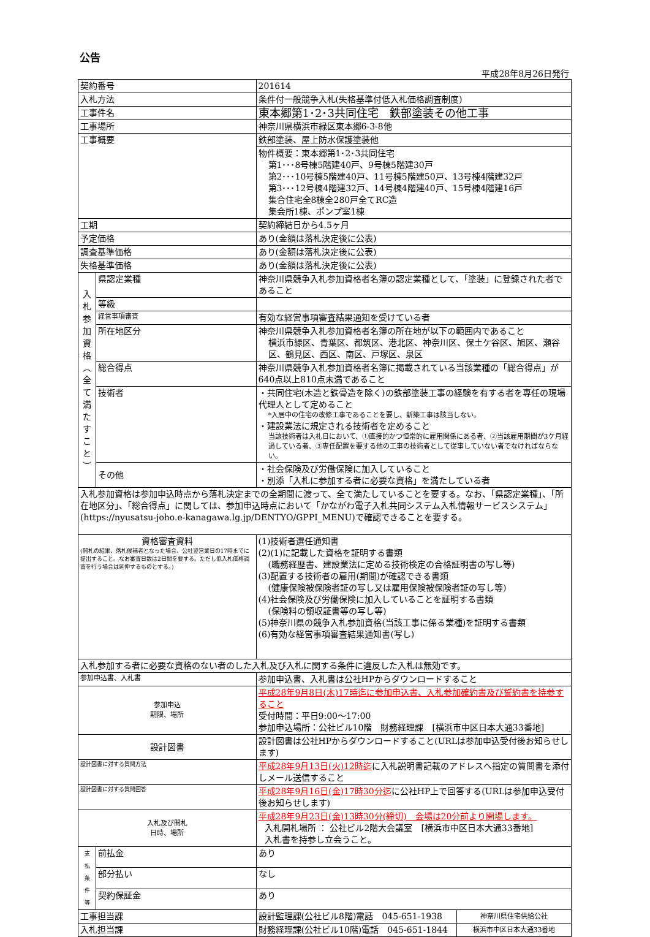公告
平成28年8月26日発行
| 契約番号 | | 201614 | |
| 入札方法 | | 条件付一般競争入札(失格基準付低入札価格調査制度) | |
| 工事件名 | | 東本郷第1･2･3共同住宅 鉄部塗装その他工事 | |
| 工事場所 | | 神奈川県横浜市緑区東本郷6-3-8他 | |
| 工事概要 | | 鉄部塗装、屋上防水保護塗装他 | |
| | | 物件概要：東本郷第1･2･3共同住宅 第1･･･8号棟5階建40戸、9号棟5階建30戸 第2･･･10号棟5階建40戸、11号棟5階建50戸、13号棟4階建32戸 第3･･･12号棟4階建32戸、14号棟4階建40戸、15号棟4階建16戸 集合住宅全8棟全280戸全てRC造 集会所1棟、ポンプ室1棟 | |
| 工期 | | 契約締結日から4.5ヶ月 | |
| 予定価格 | | あり(金額は落札決定後に公表) | |
| 調査基準価格 | | あり(金額は落札決定後に公表) | |
| 失格基準価格 | | あり(金額は落札決定後に公表) | |
| 入 札 参 加 資 格 ︵ 全 て 満 た す こ と ︶ | 県認定業種 | 神奈川県競争入札参加資格者名簿の認定業種として、「塗装」に登録された者であること | |
| | 等級 | | |
| | 経営事項審査 | 有効な経営事項審査結果通知を受けている者 | |
| | 所在地区分 | 神奈川県競争入札参加資格者名簿の所在地が以下の範囲内であること 横浜市緑区、青葉区、都筑区、港北区、神奈川区、保土ケ谷区、旭区、瀬谷区、鶴見区、西区、南区、戸塚区、泉区 | |
| | 総合得点 | 神奈川県競争入札参加資格者名簿に掲載されている当該業種の「総合得点」が640点以上810点未満であること | |
| | 技術者 | ・共同住宅(木造と鉄骨造を除く)の鉄部塗装工事の経験を有する者を専任の現場代理人として定めること *入居中の住宅の改修工事であることを要し、新築工事は該当しない。 ・建設業法に規定される技術者を定めること 当該技術者は入札日において、①直接的かつ恒常的に雇用関係にある者、②当該雇用期間が3ケ月経過している者、③専任配置を要する他の工事の技術者として従事していない者でなければならない。 | |
| | その他 | ・社会保険及び労働保険に加入していること ・別添「入札に参加する者に必要な資格」を満たしている者 | |
| 入札参加資格は参加申込時点から落札決定までの全期間に渡って、全て満たしていることを要する。なお、「県認定業種」、「所在地区分」、「総合得点」に関しては、参加申込時点において「かながわ電子入札共同システム入札情報サービスシステム」(https://nyusatsu-joho.e-kanagawa.lg.jp/DENTYO/GPPI_MENU)で確認できることを要する。 | | | |
| 資格審査資料 (開札の結果、落札候補者となった場合、公社翌営業日の17時までに提出すること。なお審査日数は2日間を要する。ただし低入札価格調査を行う場合は延伸するものとする。) | | (1)技術者選任通知書 (2)(1)に記載した資格を証明する書類 (職務経歴書、建設業法に定める技術検定の合格証明書の写し等) (3)配置する技術者の雇用(期間)が確認できる書類 (健康保険被保険者証の写し又は雇用保険被保険者証の写し等) (4)社会保険及び労働保険に加入していることを証明する書類 (保険料の領収証書等の写し等) (5)神奈川県の競争入札参加資格(当該工事に係る業種)を証明する書類 (6)有効な経営事項審査結果通知書(写し) | |
| 入札参加する者に必要な資格のない者のした入札及び入札に関する条件に違反した入札は無効です。 | | | |
| 参加申込書、入札書 | | 参加申込書、入札書は公社HPからダウンロードすること | |
| 参加申込 期限、場所 | | 平成28年9月8日(木)17時迄に参加申込書、入札参加確約書及び誓約書を持参すること 受付時間：平日9:00～17:00 参加申込場所：公社ビル10階 財務経理課 [横浜市中区日本大通33番地] | |
| 設計図書 | | 設計図書は公社HPからダウンロードすること(URLは参加申込受付後お知らせします) | |
| 設計図書に対する質問方法 | | 平成28年9月13日(火)12時迄 に入札説明書記載のアドレスへ指定の質問書を添付しメール送信すること | |
| 設計図書に対する質問回答 | | 平成28年9月16日(金)17時30分迄 に公社HP上で回答する(URLは参加申込受付後お知らせします) | |
| 入札及び開札 日時、場所 | | 平成28年9月23日(金)13時30分(締切) 会場は20分前より開場します。 入札開札場所 ： 公社ビル2階大会議室 [横浜市中区日本大通33番地] 入札書を持参し立会うこと。 | |
| 支 払 条 件 等 | 前払金 | あり | |
| | 部分払い | なし | |
| | 契約保証金 | あり | |
| 工事担当課 | | 設計監理課(公社ビル8階)電話 045-651-1938 | 神奈川県住宅供給公社 |
| 入札担当課 | | 財務経理課(公社ビル10階)電話 045-651-1844 | 横浜市中区日本大通33番地 |